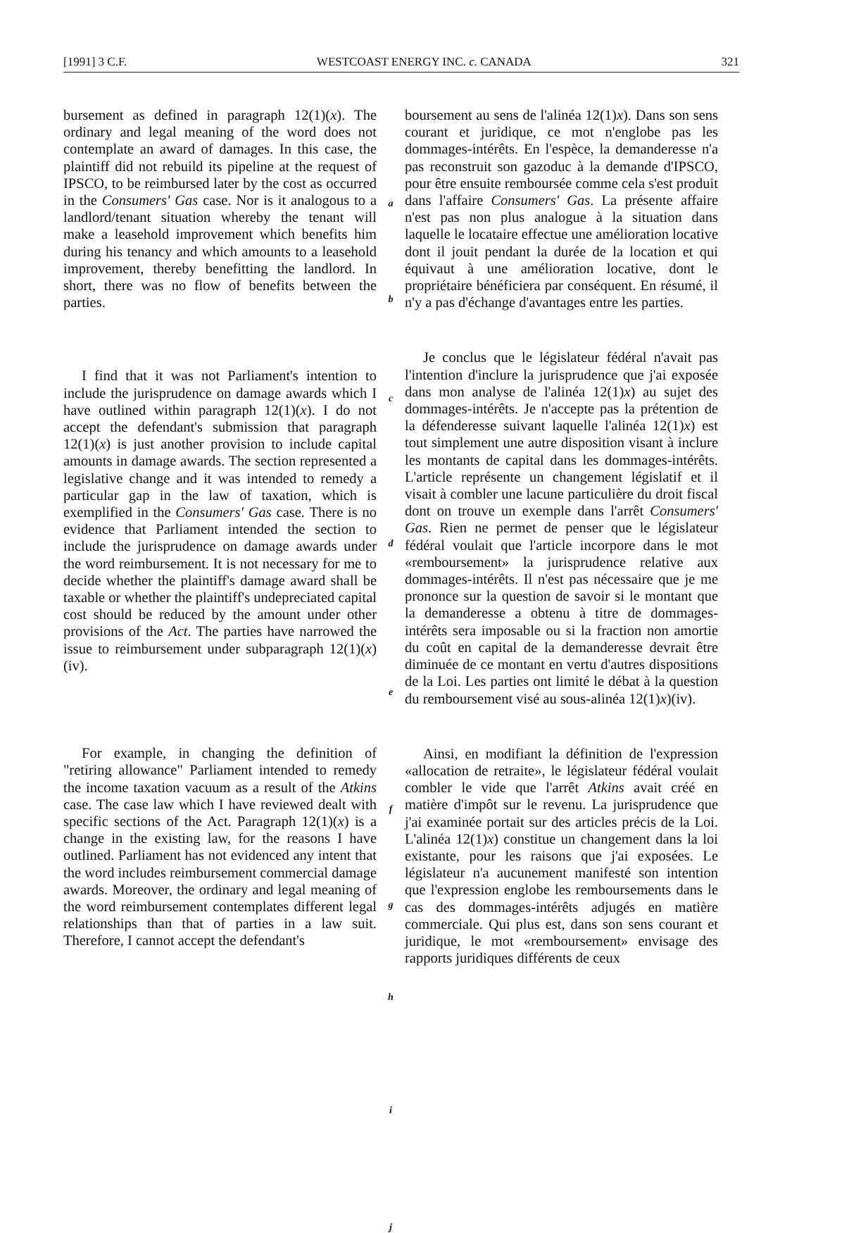[1991] 3 C.F. WESTCOAST ENERGY INC. c. CANADA 321
bursement as defined in paragraph 12(1)(x). The ordinary and legal meaning of the word does not contemplate an award of damages. In this case, the plaintiff did not rebuild its pipeline at the request of IPSCO, to be reimbursed later by the cost as occurred in the Consumers' Gas case. Nor is it analogous to a landlord/tenant situation whereby the tenant will make a leasehold improvement which benefits him during his tenancy and which amounts to a leasehold improvement, thereby benefitting the landlord. In short, there was no flow of benefits between the parties.
I find that it was not Parliament's intention to include the jurisprudence on damage awards which I have outlined within paragraph 12(1)(x). I do not accept the defendant's submission that paragraph 12(1)(x) is just another provision to include capital amounts in damage awards. The section represented a legislative change and it was intended to remedy a particular gap in the law of taxation, which is exemplified in the Consumers' Gas case. There is no evidence that Parliament intended the section to include the jurisprudence on damage awards under the word reimbursement. It is not necessary for me to decide whether the plaintiff's damage award shall be taxable or whether the plaintiff's undepreciated capital cost should be reduced by the amount under other provisions of the Act. The parties have narrowed the issue to reimbursement under subparagraph 12(1)(x)(iv).
For example, in changing the definition of "retiring allowance" Parliament intended to remedy the income taxation vacuum as a result of the Atkins case. The case law which I have reviewed dealt with specific sections of the Act. Paragraph 12(1)(x) is a change in the existing law, for the reasons I have outlined. Parliament has not evidenced any intent that the word includes reimbursement commercial damage awards. Moreover, the ordinary and legal meaning of the word reimbursement contemplates different legal relationships than that of parties in a law suit. Therefore, I cannot accept the defendant's
a
b
c
d
e
f
g
h
i
j
boursement au sens de l'alinéa 12(1)x). Dans son sens courant et juridique, ce mot n'englobe pas les dommages-intérêts. En l'espèce, la demanderesse n'a pas reconstruit son gazoduc à la demande d'IPSCO, pour être ensuite remboursée comme cela s'est produit dans l'affaire Consumers' Gas. La présente affaire n'est pas non plus analogue à la situation dans laquelle le locataire effectue une amélioration locative dont il jouit pendant la durée de la location et qui équivaut à une amélioration locative, dont le propriétaire bénéficiera par conséquent. En résumé, il n'y a pas d'échange d'avantages entre les parties.
Je conclus que le législateur fédéral n'avait pas l'intention d'inclure la jurisprudence que j'ai exposée dans mon analyse de l'alinéa 12(1)x) au sujet des dommages-intérêts. Je n'accepte pas la prétention de la défenderesse suivant laquelle l'alinéa 12(1)x) est tout simplement une autre disposition visant à inclure les montants de capital dans les dommages-intérêts. L'article représente un changement législatif et il visait à combler une lacune particulière du droit fiscal dont on trouve un exemple dans l'arrêt Consumers' Gas. Rien ne permet de penser que le législateur fédéral voulait que l'article incorpore dans le mot «remboursement» la jurisprudence relative aux dommages-intérêts. Il n'est pas nécessaire que je me prononce sur la question de savoir si le montant que la demanderesse a obtenu à titre de dommages-intérêts sera imposable ou si la fraction non amortie du coût en capital de la demanderesse devrait être diminuée de ce montant en vertu d'autres dispositions de la Loi. Les parties ont limité le débat à la question du remboursement visé au sous-alinéa 12(1)x)(iv).
Ainsi, en modifiant la définition de l'expression «allocation de retraite», le législateur fédéral voulait combler le vide que l'arrêt Atkins avait créé en matière d'impôt sur le revenu. La jurisprudence que j'ai examinée portait sur des articles précis de la Loi. L'alinéa 12(1)x) constitue un changement dans la loi existante, pour les raisons que j'ai exposées. Le législateur n'a aucunement manifesté son intention que l'expression englobe les remboursements dans le cas des dommages-intérêts adjugés en matière commerciale. Qui plus est, dans son sens courant et juridique, le mot «remboursement» envisage des rapports juridiques différents de ceux